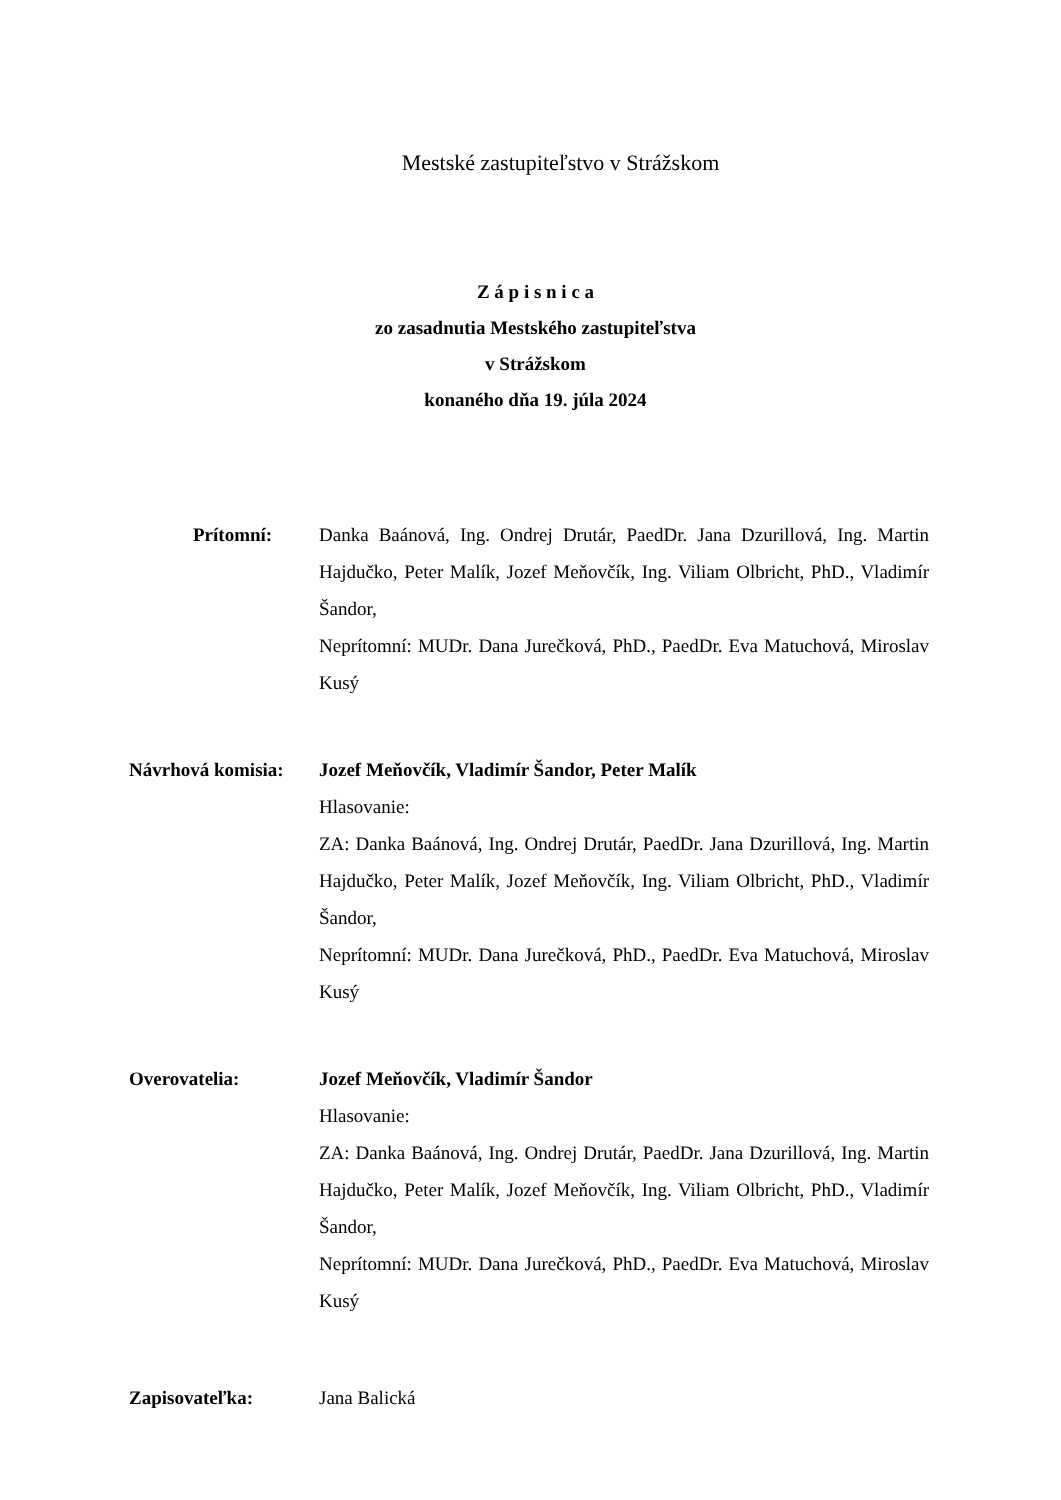Mestské zastupiteľstvo v Strážskom
Z á p i s n i c a
zo zasadnutia Mestského zastupiteľstva
v Strážskom
konaného dňa 19. júla 2024
Prítomní: Danka Baánová, Ing. Ondrej Drutár, PaedDr. Jana Dzurillová, Ing. Martin Hajdučko, Peter Malík, Jozef Meňovčík, Ing. Viliam Olbricht, PhD., Vladimír Šandor,
Neprítomní: MUDr. Dana Jurečková, PhD., PaedDr. Eva Matuchová, Miroslav Kusý
Návrhová komisia:
Jozef Meňovčík, Vladimír Šandor, Peter Malík
Hlasovanie:
ZA: Danka Baánová, Ing. Ondrej Drutár, PaedDr. Jana Dzurillová, Ing. Martin Hajdučko, Peter Malík, Jozef Meňovčík, Ing. Viliam Olbricht, PhD., Vladimír Šandor,
Neprítomní: MUDr. Dana Jurečková, PhD., PaedDr. Eva Matuchová, Miroslav Kusý
Overovatelia: Jozef Meňovčík, Vladimír Šandor
Hlasovanie:
ZA: Danka Baánová, Ing. Ondrej Drutár, PaedDr. Jana Dzurillová, Ing. Martin Hajdučko, Peter Malík, Jozef Meňovčík, Ing. Viliam Olbricht, PhD., Vladimír Šandor,
Neprítomní: MUDr. Dana Jurečková, PhD., PaedDr. Eva Matuchová, Miroslav Kusý
Zapisovateľka: Jana Balická